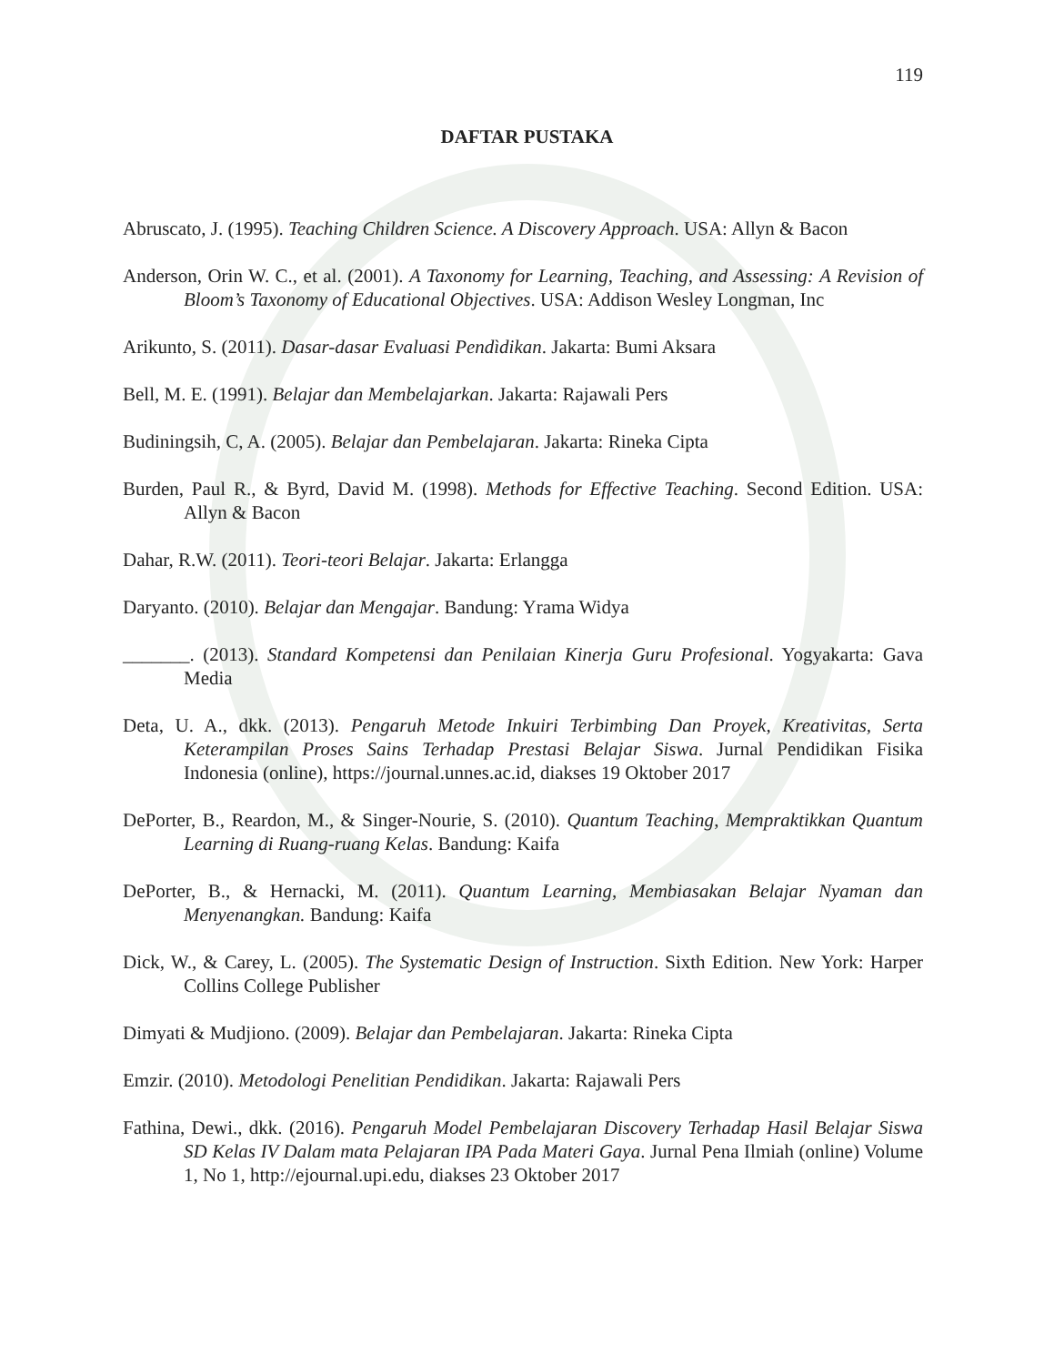119
DAFTAR PUSTAKA
Abruscato, J. (1995). Teaching Children Science. A Discovery Approach. USA: Allyn & Bacon
Anderson, Orin W. C., et al. (2001). A Taxonomy for Learning, Teaching, and Assessing: A Revision of Bloom’s Taxonomy of Educational Objectives. USA: Addison Wesley Longman, Inc
Arikunto, S. (2011). Dasar-dasar Evaluasi Pendìdikan. Jakarta: Bumi Aksara
Bell, M. E. (1991). Belajar dan Membelajarkan. Jakarta: Rajawali Pers
Budiningsih, C, A. (2005). Belajar dan Pembelajaran. Jakarta: Rineka Cipta
Burden, Paul R., & Byrd, David M. (1998). Methods for Effective Teaching. Second Edition. USA: Allyn & Bacon
Dahar, R.W. (2011). Teori-teori Belajar. Jakarta: Erlangga
Daryanto. (2010). Belajar dan Mengajar. Bandung: Yrama Widya
_______. (2013). Standard Kompetensi dan Penilaian Kinerja Guru Profesional. Yogyakarta: Gava Media
Deta, U. A., dkk. (2013). Pengaruh Metode Inkuiri Terbimbing Dan Proyek, Kreativitas, Serta Keterampilan Proses Sains Terhadap Prestasi Belajar Siswa. Jurnal Pendidikan Fisika Indonesia (online), https://journal.unnes.ac.id, diakses 19 Oktober 2017
DePorter, B., Reardon, M., & Singer-Nourie, S. (2010). Quantum Teaching, Mempraktikkan Quantum Learning di Ruang-ruang Kelas. Bandung: Kaifa
DePorter, B., & Hernacki, M. (2011). Quantum Learning, Membiasakan Belajar Nyaman dan Menyenangkan. Bandung: Kaifa
Dick, W., & Carey, L. (2005). The Systematic Design of Instruction. Sixth Edition. New York: Harper Collins College Publisher
Dimyati & Mudjiono. (2009). Belajar dan Pembelajaran. Jakarta: Rineka Cipta
Emzir. (2010). Metodologi Penelitian Pendidikan. Jakarta: Rajawali Pers
Fathina, Dewi., dkk. (2016). Pengaruh Model Pembelajaran Discovery Terhadap Hasil Belajar Siswa SD Kelas IV Dalam mata Pelajaran IPA Pada Materi Gaya. Jurnal Pena Ilmiah (online) Volume 1, No 1, http://ejournal.upi.edu, diakses 23 Oktober 2017